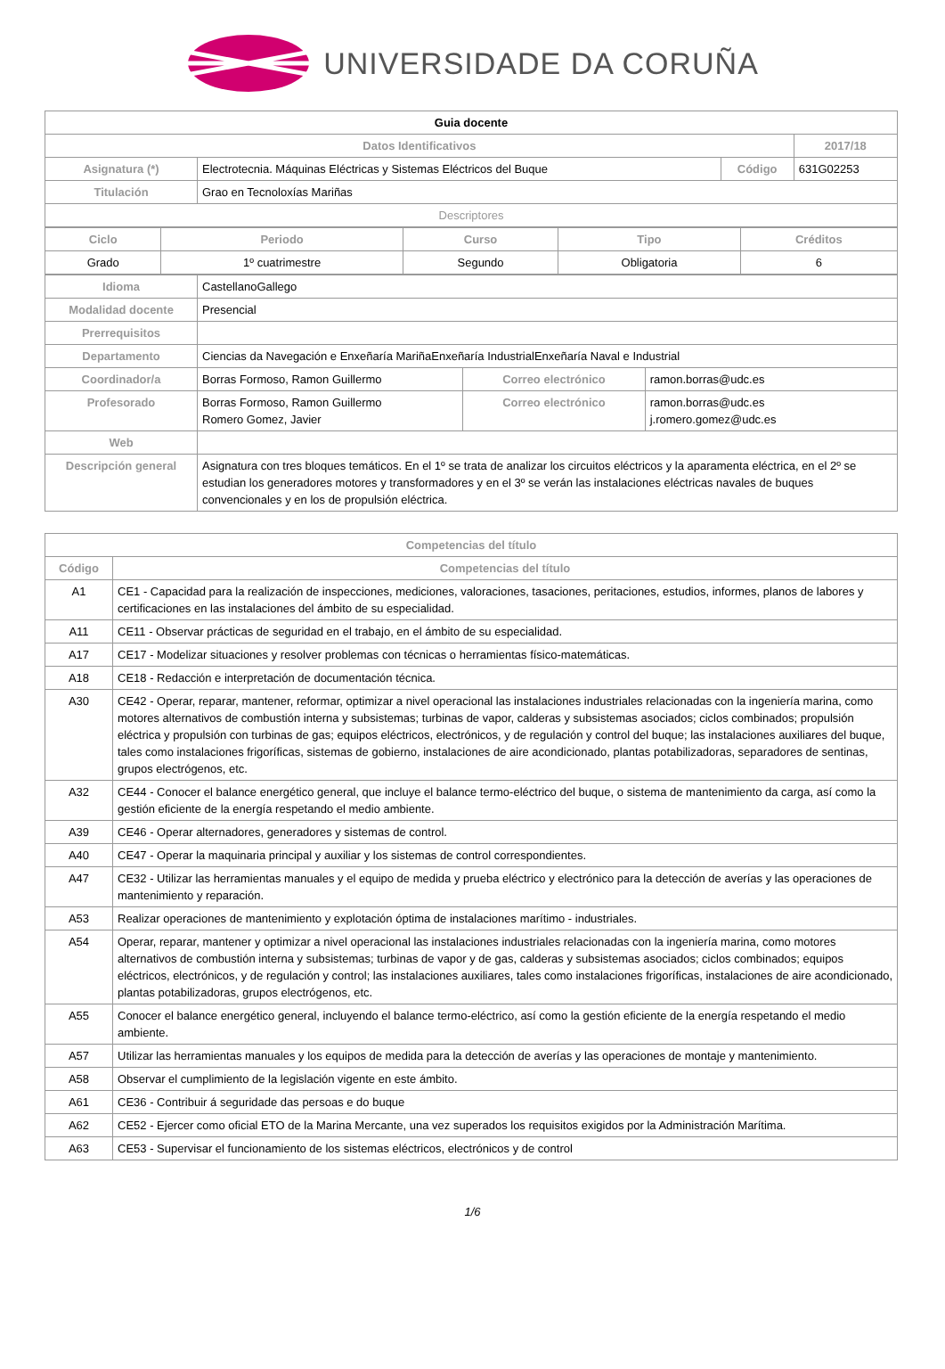UNIVERSIDADE DA CORUÑA
| Guia docente | | | | |
| Datos Identificativos | | | | 2017/18 |
| Asignatura (*) | Electrotecnia. Máquinas Eléctricas y Sistemas Eléctricos del Buque | Código | 631G02253 | |
| Titulación | Grao en Tecnoloxías Mariñas | | | |
| Descriptores | | | | |
| Ciclo | Periodo | Curso | Tipo | Créditos |
| --- | --- | --- | --- | --- |
| Grado | 1º cuatrimestre | Segundo | Obligatoria | 6 |
| Idioma | CastellanoGallego | | |
| Modalidad docente | Presencial | | |
| Prerrequisitos | | | |
| Departamento | Ciencias da Navegación e Enxeñaría MariñaEnxeñaría IndustrialEnxeñaría Naval e Industrial | | |
| Coordinador/a | Borras Formoso, Ramon Guillermo | Correo electrónico | ramon.borras@udc.es |
| Profesorado | Borras Formoso, Ramon Guillermo Romero Gomez, Javier | Correo electrónico | ramon.borras@udc.es j.romero.gomez@udc.es |
| Web | | | |
| Descripción general | Asignatura con tres bloques temáticos. En el 1º se trata de analizar los circuitos eléctricos y la aparamenta eléctrica, en el 2º se estudian los generadores motores y transformadores y en el 3º se verán las instalaciones eléctricas navales de buques convencionales y en los de propulsión eléctrica. | | |
| Competencias del título | |
| --- | --- |
| Código | Competencias del título |
| A1 | CE1 - Capacidad para la realización de inspecciones, mediciones, valoraciones, tasaciones, peritaciones, estudios, informes, planos de labores y certificaciones en las instalaciones del ámbito de su especialidad. |
| A11 | CE11 - Observar prácticas de seguridad en el trabajo, en el ámbito de su especialidad. |
| A17 | CE17 - Modelizar situaciones y resolver problemas con técnicas o herramientas físico-matemáticas. |
| A18 | CE18 - Redacción e interpretación de documentación técnica. |
| A30 | CE42 - Operar, reparar, mantener, reformar, optimizar a nivel operacional las instalaciones industriales relacionadas con la ingeniería marina, como motores alternativos de combustión interna y subsistemas; turbinas de vapor, calderas y subsistemas asociados; ciclos combinados; propulsión eléctrica y propulsión con turbinas de gas; equipos eléctricos, electrónicos, y de regulación y control del buque; las instalaciones auxiliares del buque, tales como instalaciones frigoríficas, sistemas de gobierno, instalaciones de aire acondicionado, plantas potabilizadoras, separadores de sentinas, grupos electrógenos, etc. |
| A32 | CE44 - Conocer el balance energético general, que incluye el balance termo-eléctrico del buque, o sistema de mantenimiento da carga, así como la gestión eficiente de la energía respetando el medio ambiente. |
| A39 | CE46 - Operar alternadores, generadores y sistemas de control. |
| A40 | CE47 - Operar la maquinaria principal y auxiliar y los sistemas de control correspondientes. |
| A47 | CE32 - Utilizar las herramientas manuales y el equipo de medida y prueba eléctrico y electrónico para la detección de averías y las operaciones de mantenimiento y reparación. |
| A53 | Realizar operaciones de mantenimiento y explotación óptima de instalaciones marítimo - industriales. |
| A54 | Operar, reparar, mantener y optimizar a nivel operacional las instalaciones industriales relacionadas con la ingeniería marina, como motores alternativos de combustión interna y subsistemas; turbinas de vapor y de gas, calderas y subsistemas asociados; ciclos combinados; equipos eléctricos, electrónicos, y de regulación y control; las instalaciones auxiliares, tales como instalaciones frigoríficas, instalaciones de aire acondicionado, plantas potabilizadoras, grupos electrógenos, etc. |
| A55 | Conocer el balance energético general, incluyendo el balance termo-eléctrico, así como la gestión eficiente de la energía respetando el medio ambiente. |
| A57 | Utilizar las herramientas manuales y los equipos de medida para la detección de averías y las operaciones de montaje y mantenimiento. |
| A58 | Observar el cumplimiento de la legislación vigente en este ámbito. |
| A61 | CE36 - Contribuir á seguridade das persoas e do buque |
| A62 | CE52 - Ejercer como oficial ETO de la Marina Mercante, una vez superados los requisitos exigidos por la Administración Marítima. |
| A63 | CE53 - Supervisar el funcionamiento de los sistemas eléctricos, electrónicos y de control |
1/6